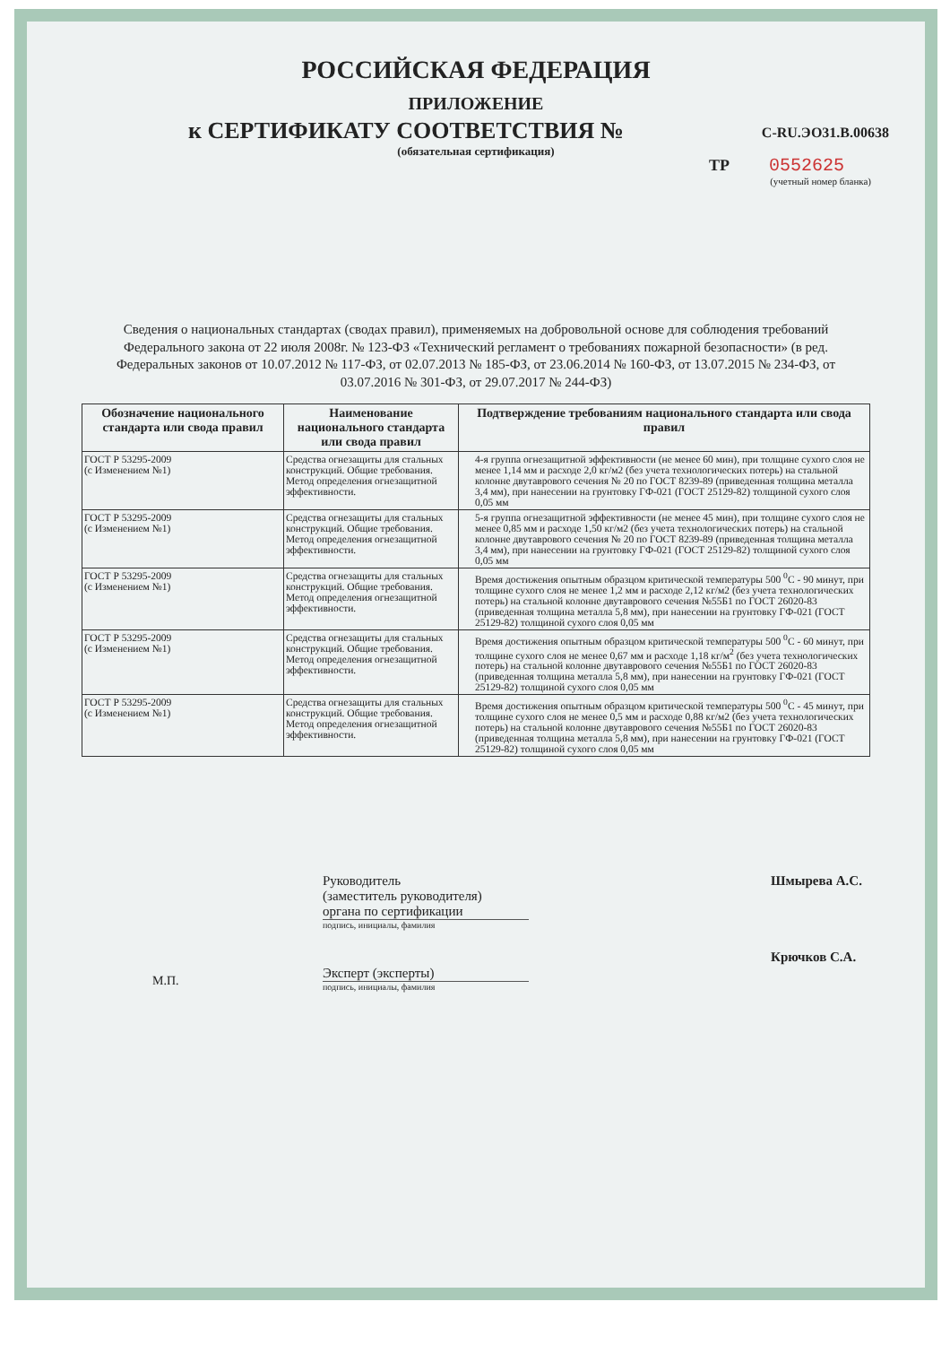РОССИЙСКАЯ ФЕДЕРАЦИЯ
ПРИЛОЖЕНИЕ
к СЕРТИФИКАТУ СООТВЕТСТВИЯ № C-RU.ЭО31.В.00638
(обязательная сертификация)
ТР 0552625
(учетный номер бланка)
Сведения о национальных стандартах (сводах правил), применяемых на добровольной основе для соблюдения требований Федерального закона от 22 июля 2008г. № 123-ФЗ «Технический регламент о требованиях пожарной безопасности» (в ред. Федеральных законов от 10.07.2012 № 117-ФЗ, от 02.07.2013 № 185-ФЗ, от 23.06.2014 № 160-ФЗ, от 13.07.2015 № 234-ФЗ, от 03.07.2016 № 301-ФЗ, от 29.07.2017 № 244-ФЗ)
| Обозначение национального стандарта или свода правил | Наименование национального стандарта или свода правил | Подтверждение требованиям национального стандарта или свода правил |
| --- | --- | --- |
| ГОСТ Р 53295-2009 (с Изменением №1) | Средства огнезащиты для стальных конструкций. Общие требования. Метод определения огнезащитной эффективности. | 4-я группа огнезащитной эффективности (не менее 60 мин), при толщине сухого слоя не менее 1,14 мм и расходе 2,0 кг/м2 (без учета технологических потерь) на стальной колонне двутаврового сечения № 20 по ГОСТ 8239-89 (приведенная толщина металла 3,4 мм), при нанесении на грунтовку ГФ-021 (ГОСТ 25129-82) толщиной сухого слоя 0,05 мм |
| ГОСТ Р 53295-2009 (с Изменением №1) | Средства огнезащиты для стальных конструкций. Общие требования. Метод определения огнезащитной эффективности. | 5-я группа огнезащитной эффективности (не менее 45 мин), при толщине сухого слоя не менее 0,85 мм и расходе 1,50 кг/м2 (без учета технологических потерь) на стальной колонне двутаврового сечения № 20 по ГОСТ 8239-89 (приведенная толщина металла 3,4 мм), при нанесении на грунтовку ГФ-021 (ГОСТ 25129-82) толщиной сухого слоя 0,05 мм |
| ГОСТ Р 53295-2009 (с Изменением №1) | Средства огнезащиты для стальных конструкций. Общие требования. Метод определения огнезащитной эффективности. | Время достижения опытным образцом критической температуры 500 <sup>0</sup>С - 90 минут, при толщине сухого слоя не менее 1,2 мм и расходе 2,12 кг/м2 (без учета технологических потерь) на стальной колонне двутаврового сечения №55Б1 по ГОСТ 26020-83 (приведенная толщина металла 5,8 мм), при нанесении на грунтовку ГФ-021 (ГОСТ 25129-82) толщиной сухого слоя 0,05 мм |
| ГОСТ Р 53295-2009 (с Изменением №1) | Средства огнезащиты для стальных конструкций. Общие требования. Метод определения огнезащитной эффективности. | Время достижения опытным образцом критической температуры 500 <sup>0</sup>С - 60 минут, при толщине сухого слоя не менее 0,67 мм и расходе 1,18 кг/м<sup>2</sup> (без учета технологических потерь) на стальной колонне двутаврового сечения №55Б1 по ГОСТ 26020-83 (приведенная толщина металла 5,8 мм), при нанесении на грунтовку ГФ-021 (ГОСТ 25129-82) толщиной сухого слоя 0,05 мм |
| ГОСТ Р 53295-2009 (с Изменением №1) | Средства огнезащиты для стальных конструкций. Общие требования. Метод определения огнезащитной эффективности. | Время достижения опытным образцом критической температуры 500 <sup>0</sup>С - 45 минут, при толщине сухого слоя не менее 0,5 мм и расходе 0,88 кг/м2 (без учета технологических потерь) на стальной колонне двутаврового сечения №55Б1 по ГОСТ 26020-83 (приведенная толщина металла 5,8 мм), при нанесении на грунтовку ГФ-021 (ГОСТ 25129-82) толщиной сухого слоя 0,05 мм |
Руководитель
(заместитель руководителя)
органа по сертификации
подпись, инициалы, фамилия
Эксперт (эксперты)
подпись, инициалы, фамилия
Шмырева А.С.
Крючков С.А.
М.П.